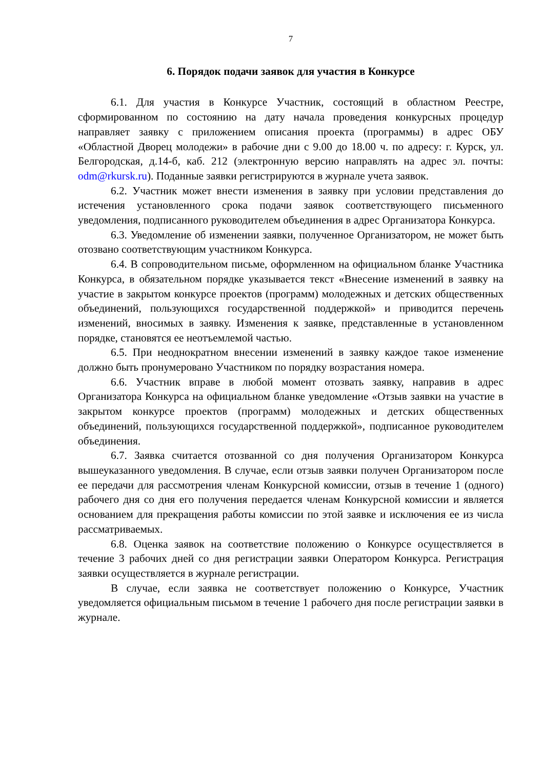7
6. Порядок подачи заявок для участия в Конкурсе
6.1. Для участия в Конкурсе Участник, состоящий в областном Реестре, сформированном по состоянию на дату начала проведения конкурсных процедур направляет заявку с приложением описания проекта (программы) в адрес ОБУ «Областной Дворец молодежи» в рабочие дни с 9.00 до 18.00 ч. по адресу: г. Курск, ул. Белгородская, д.14-б, каб. 212 (электронную версию направлять на адрес эл. почты: odm@rkursk.ru). Поданные заявки регистрируются в журнале учета заявок.
6.2. Участник может внести изменения в заявку при условии представления до истечения установленного срока подачи заявок соответствующего письменного уведомления, подписанного руководителем объединения в адрес Организатора Конкурса.
6.3. Уведомление об изменении заявки, полученное Организатором, не может быть отозвано соответствующим участником Конкурса.
6.4. В сопроводительном письме, оформленном на официальном бланке Участника Конкурса, в обязательном порядке указывается текст «Внесение изменений в заявку на участие в закрытом конкурсе проектов (программ) молодежных и детских общественных объединений, пользующихся государственной поддержкой» и приводится перечень изменений, вносимых в заявку. Изменения к заявке, представленные в установленном порядке, становятся ее неотъемлемой частью.
6.5. При неоднократном внесении изменений в заявку каждое такое изменение должно быть пронумеровано Участником по порядку возрастания номера.
6.6. Участник вправе в любой момент отозвать заявку, направив в адрес Организатора Конкурса на официальном бланке уведомление «Отзыв заявки на участие в закрытом конкурсе проектов (программ) молодежных и детских общественных объединений, пользующихся государственной поддержкой», подписанное руководителем объединения.
6.7. Заявка считается отозванной со дня получения Организатором Конкурса вышеуказанного уведомления. В случае, если отзыв заявки получен Организатором после ее передачи для рассмотрения членам Конкурсной комиссии, отзыв в течение 1 (одного) рабочего дня со дня его получения передается членам Конкурсной комиссии и является основанием для прекращения работы комиссии по этой заявке и исключения ее из числа рассматриваемых.
6.8. Оценка заявок на соответствие положению о Конкурсе осуществляется в течение 3 рабочих дней со дня регистрации заявки Оператором Конкурса. Регистрация заявки осуществляется в журнале регистрации.
В случае, если заявка не соответствует положению о Конкурсе, Участник уведомляется официальным письмом в течение 1 рабочего дня после регистрации заявки в журнале.